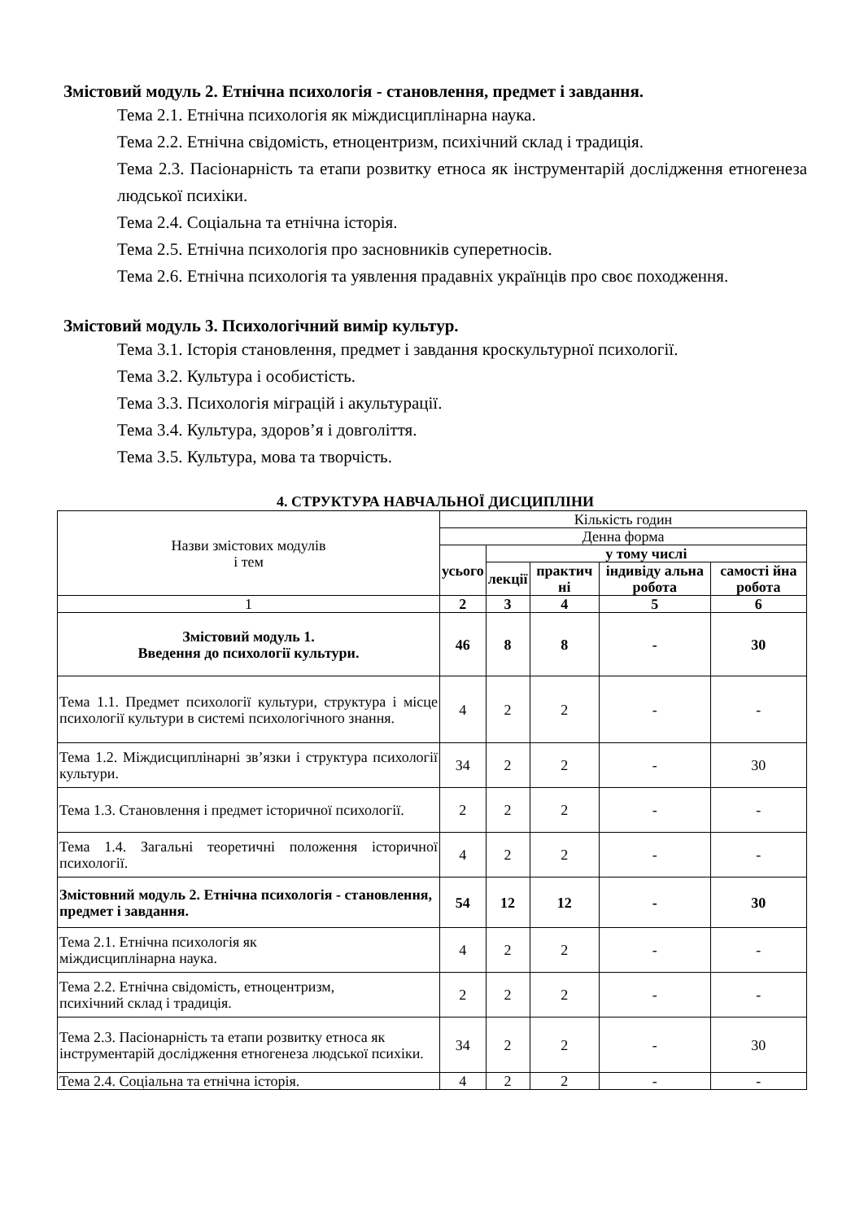Змістовий модуль 2. Етнічна психологія - становлення, предмет і завдання.
Тема 2.1. Етнічна психологія як міждисциплінарна наука.
Тема 2.2. Етнічна свідомість, етноцентризм, психічний склад і традиція.
Тема 2.3. Пасіонарність та етапи розвитку етноса як інструментарій дослідження етногенеза людської психіки.
Тема 2.4. Соціальна та етнічна історія.
Тема 2.5. Етнічна психологія про засновників суперетносів.
Тема 2.6. Етнічна психологія та уявлення прадавніх українців про своє походження.
Змістовий модуль 3. Психологічний вимір культур.
Тема 3.1. Історія становлення, предмет і завдання кроскультурної психології.
Тема 3.2. Культура і особистість.
Тема 3.3. Психологія міграцій і акультурації.
Тема 3.4. Культура, здоров’я і довголіття.
Тема 3.5. Культура, мова та творчість.
4. СТРУКТУРА НАВЧАЛЬНОЇ ДИСЦИПЛІНИ
| Назви змістових модулів і тем | Кількість годин | | | | |
| --- | --- | --- | --- | --- | --- |
| | Денна форма | | | | |
| | усього | у тому числі | | | |
| | | лекції | практич ні | індивіду альна робота | самості йна робота |
| 1 | 2 | 3 | 4 | 5 | 6 |
| Змістовий модуль 1. Введення до психології культури. | 46 | 8 | 8 | - | 30 |
| Тема 1.1. Предмет психології культури, структура і місце психології культури в системі психологічного знання. | 4 | 2 | 2 | - | - |
| Тема 1.2. Міждисциплінарні зв’язки і структура психології культури. | 34 | 2 | 2 | - | 30 |
| Тема 1.3. Становлення і предмет історичної психології. | 2 | 2 | 2 | - | - |
| Тема 1.4. Загальні теоретичні положення історичної психології. | 4 | 2 | 2 | - | - |
| Змістовний модуль 2. Етнічна психологія - становлення, предмет і завдання. | 54 | 12 | 12 | - | 30 |
| Тема 2.1. Етнічна психологія як міждисциплінарна наука. | 4 | 2 | 2 | - | - |
| Тема 2.2. Етнічна свідомість, етноцентризм, психічний склад і традиція. | 2 | 2 | 2 | - | - |
| Тема 2.3. Пасіонарність та етапи розвитку етноса як інструментарій дослідження етногенеза людської психіки. | 34 | 2 | 2 | - | 30 |
| Тема 2.4. Соціальна та етнічна історія. | 4 | 2 | 2 | - | - |